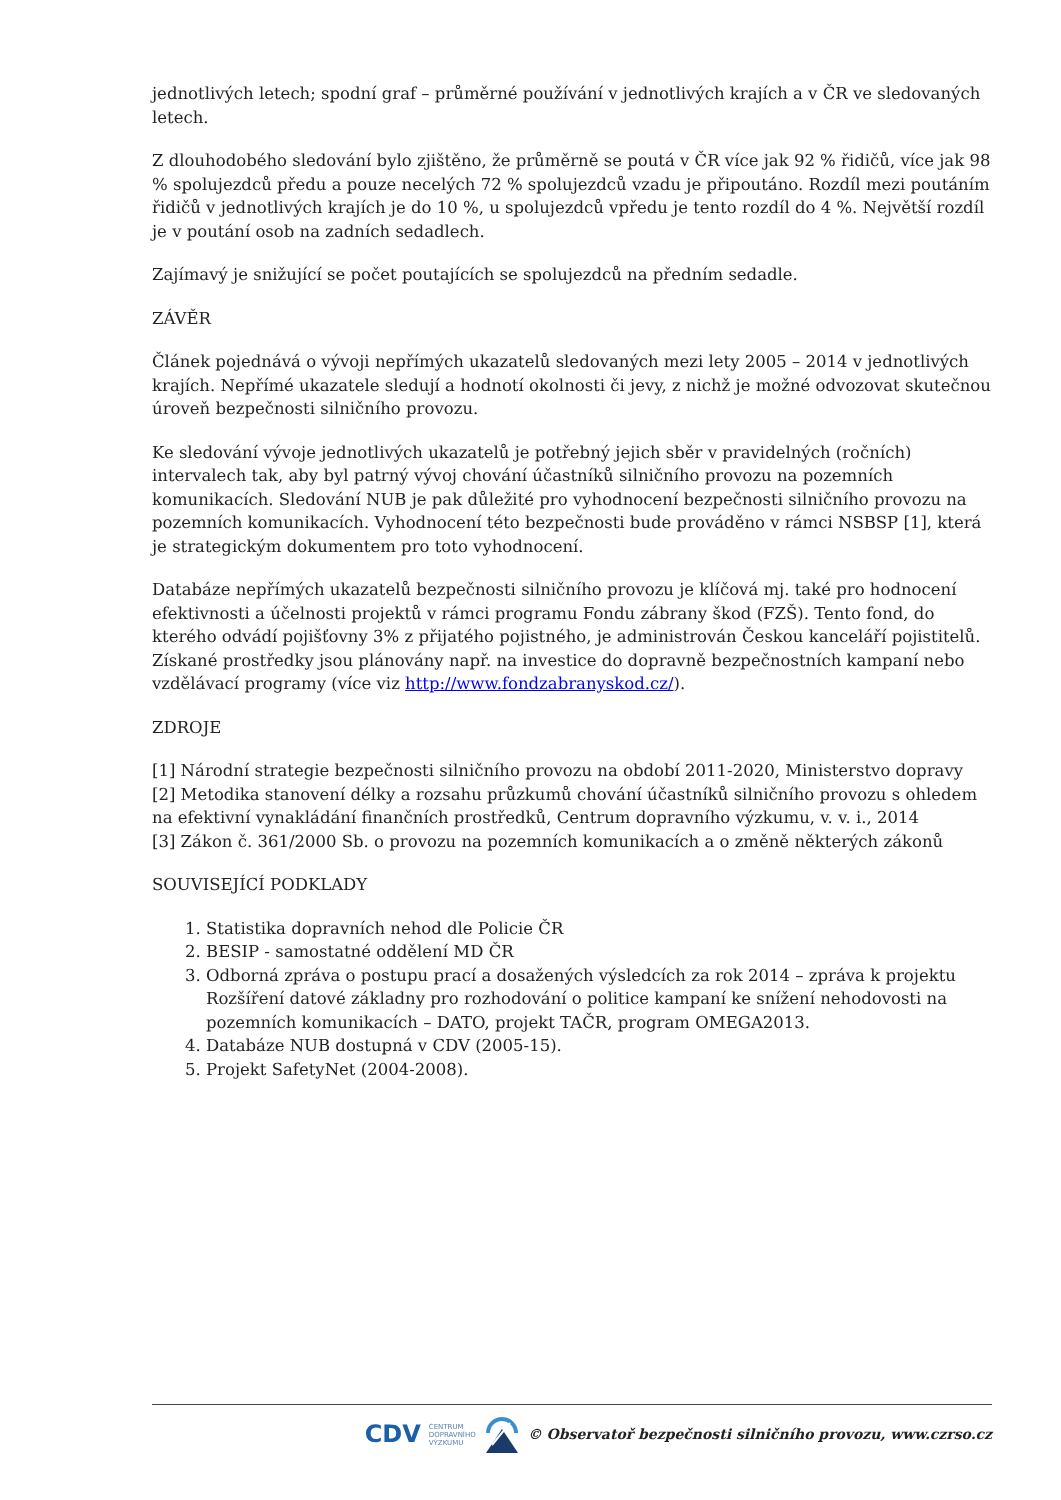jednotlivých letech; spodní graf – průměrné používání v jednotlivých krajích a v ČR ve sledovaných letech.
Z dlouhodobého sledování bylo zjištěno, že průměrně se poutá v ČR více jak 92 % řidičů, více jak 98 % spolujezdců předu a pouze necelých 72 % spolujezdců vzadu je připoutáno. Rozdíl mezi poutáním řidičů v jednotlivých krajích je do 10 %, u spolujezdců vpředu je tento rozdíl do 4 %. Největší rozdíl je v poutání osob na zadních sedadlech.
Zajímavý je snižující se počet poutajících se spolujezdců na předním sedadle.
ZÁVĚR
Článek pojednává o vývoji nepřímých ukazatelů sledovaných mezi lety 2005 – 2014 v jednotlivých krajích. Nepřímé ukazatele sledují a hodnotí okolnosti či jevy, z nichž je možné odvozovat skutečnou úroveň bezpečnosti silničního provozu.
Ke sledování vývoje jednotlivých ukazatelů je potřebný jejich sběr v pravidelných (ročních) intervalech tak, aby byl patrný vývoj chování účastníků silničního provozu na pozemních komunikacích. Sledování NUB je pak důležité pro vyhodnocení bezpečnosti silničního provozu na pozemních komunikacích. Vyhodnocení této bezpečnosti bude prováděno v rámci NSBSP [1], která je strategickým dokumentem pro toto vyhodnocení.
Databáze nepřímých ukazatelů bezpečnosti silničního provozu je klíčová mj. také pro hodnocení efektivnosti a účelnosti projektů v rámci programu Fondu zábrany škod (FZŠ). Tento fond, do kterého odvádí pojišťovny 3% z přijatého pojistného, je administrován Českou kanceláří pojistitelů. Získané prostředky jsou plánovány např. na investice do dopravně bezpečnostních kampaní nebo vzdělávací programy (více viz http://www.fondzabranyskod.cz/).
ZDROJE
[1] Národní strategie bezpečnosti silničního provozu na období 2011-2020, Ministerstvo dopravy
[2] Metodika stanovení délky a rozsahu průzkumů chování účastníků silničního provozu s ohledem na efektivní vynakládání finančních prostředků, Centrum dopravního výzkumu, v. v. i., 2014
[3] Zákon č. 361/2000 Sb. o provozu na pozemních komunikacích a o změně některých zákonů
SOUVISEJÍCÍ PODKLADY
1. Statistika dopravních nehod dle Policie ČR
2. BESIP - samostatné oddělení MD ČR
3. Odborná zpráva o postupu prací a dosažených výsledcích za rok 2014 – zpráva k projektu Rozšíření datové základny pro rozhodování o politice kampaní ke snížení nehodovosti na pozemních komunikacích – DATO, projekt TAČR, program OMEGA2013.
4. Databáze NUB dostupná v CDV (2005-15).
5. Projekt SafetyNet (2004-2008).
CDV CENTRUM
DOPRAVNÍHO
VÝZKUMU © Observatoř bezpečnosti silničního provozu, www.czrso.cz